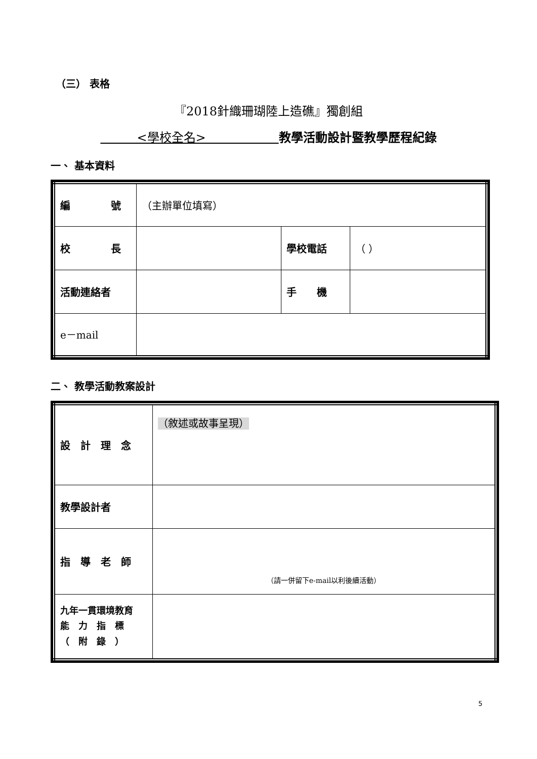（三） 表格
『2018針織珊瑚陸上造礁』獨創組
　　　<學校全名>　　　　　　教學活動設計暨教學歷程紀錄
一、 基本資料
| 編 號 | （主辦單位填寫） | | |
| 校 長 | | 學校電話 | （ ） |
| 活動連絡者 | | 手 機 | |
| e－mail | | | |
二、 教學活動教案設計
| 設 計 理 念 | （敘述或故事呈現） |
| 教學設計者 | |
| 指 導 老 師 | （請一併留下e-mail以利後續活動） |
| 九年一貫環境教育 能 力 指 標 （ 附 錄 ） | |
5